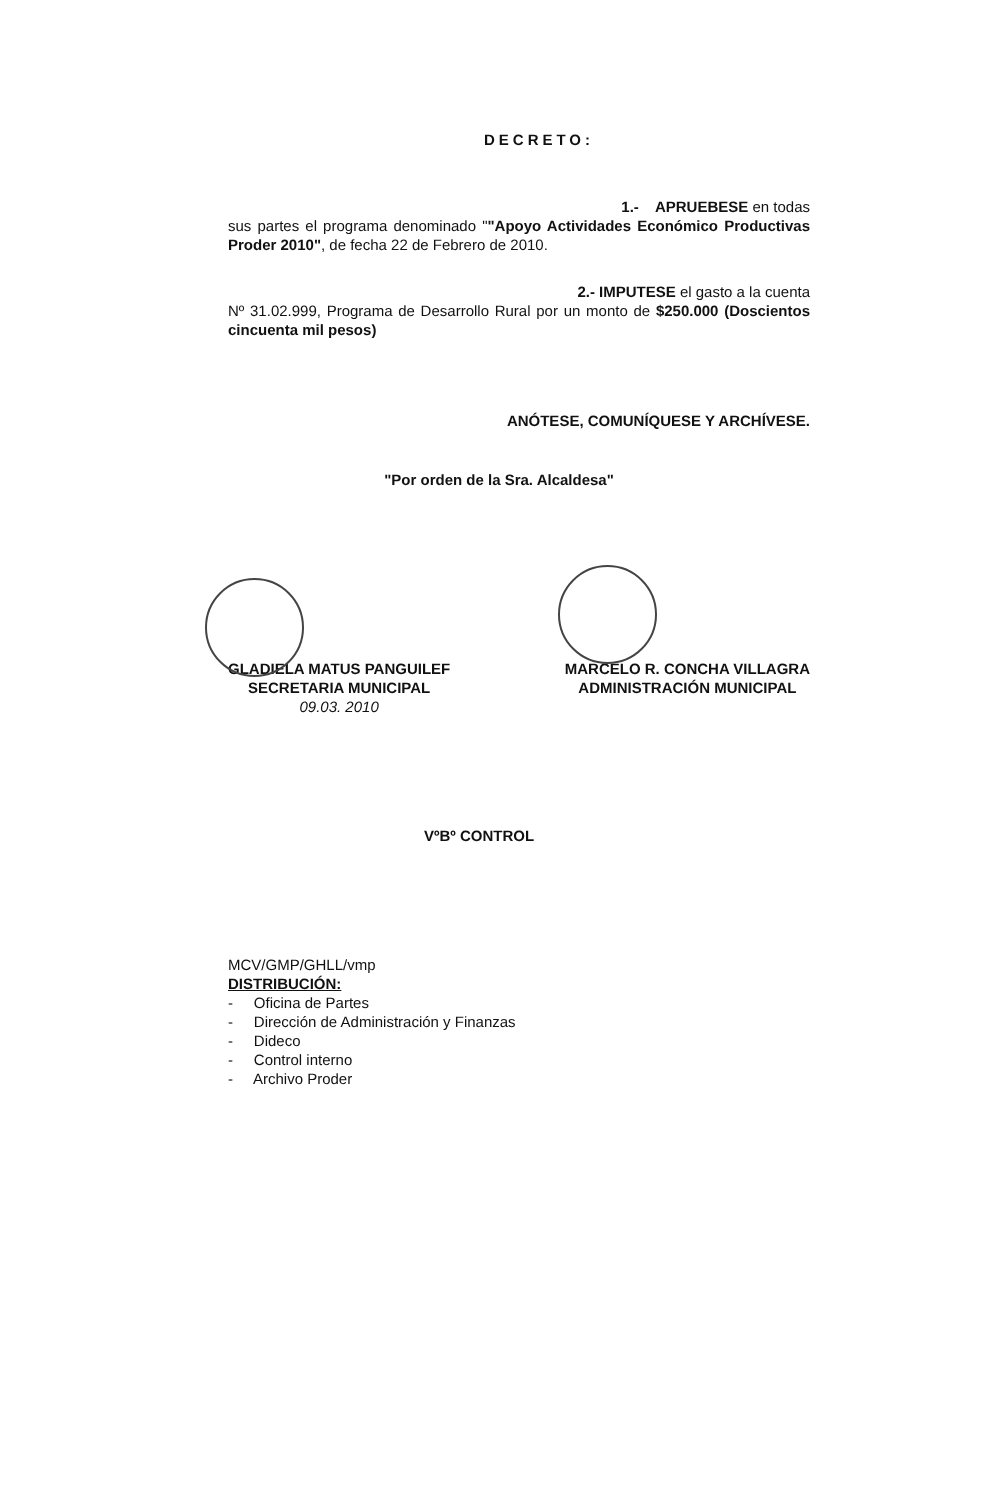DECRETO:
1.- APRUEBESE en todas
sus partes el programa denominado ""Apoyo Actividades Económico Productivas Proder 2010", de fecha 22 de Febrero de 2010.
2.- IMPUTESE el gasto a la cuenta
Nº 31.02.999, Programa de Desarrollo Rural por un monto de $250.000 (Doscientos cincuenta mil pesos)
ANÓTESE, COMUNÍQUESE Y ARCHÍVESE.
"Por orden de la Sra. Alcaldesa"
GLADIELA MATUS PANGUILEF
SECRETARIA MUNICIPAL
09.03. 2010
MARCELO R. CONCHA VILLAGRA
ADMINISTRACIÓN MUNICIPAL
VºBº CONTROL
MCV/GMP/GHLL/vmp
DISTRIBUCIÓN:
- Oficina de Partes
- Dirección de Administración y Finanzas
- Dideco
- Control interno
- Archivo Proder